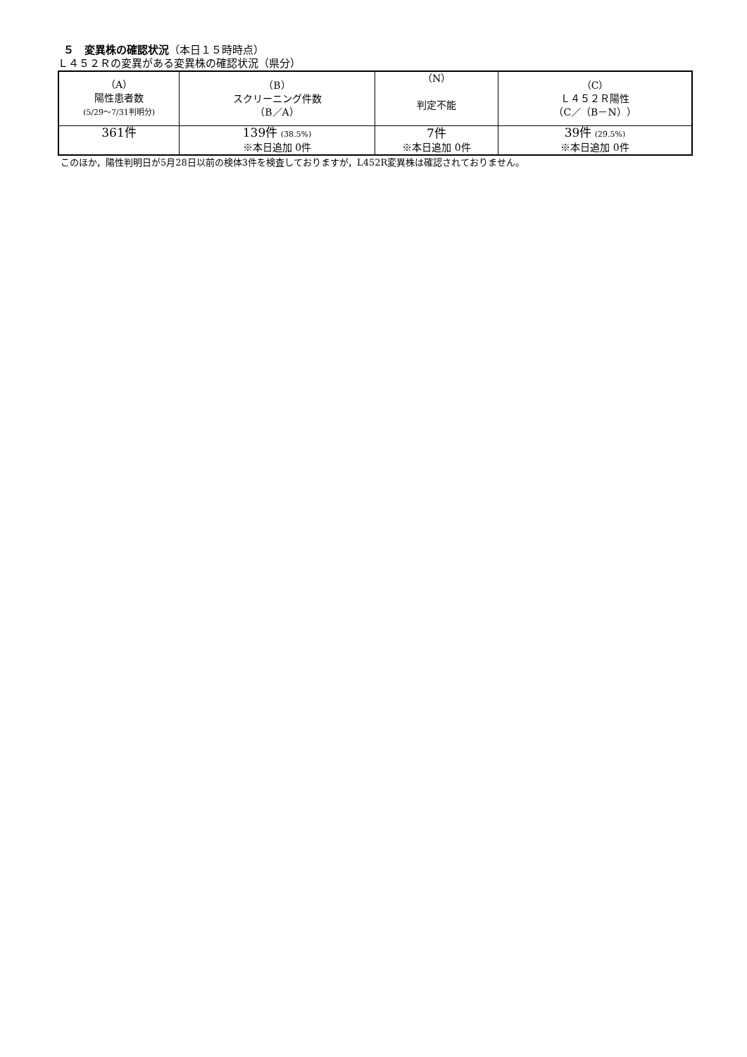５　変異株の確認状況（本日１５時時点）
Ｌ４５２Ｒの変異がある変異株の確認状況（県分）
| （A） 陽性患者数 (5/29～7/31判明分) | （B） スクリーニング件数 （B／A） | （N） 判定不能 | （C） Ｌ４５２Ｒ陽性 （C／（B－N）） |
| --- | --- | --- | --- |
| 361件 | 139件 (38.5%) ※本日追加 0件 | 7件 ※本日追加 0件 | 39件 (29.5%) ※本日追加 0件 |
このほか，陽性判明日が5月28日以前の検体3件を検査しておりますが，L452R変異株は確認されておりません。